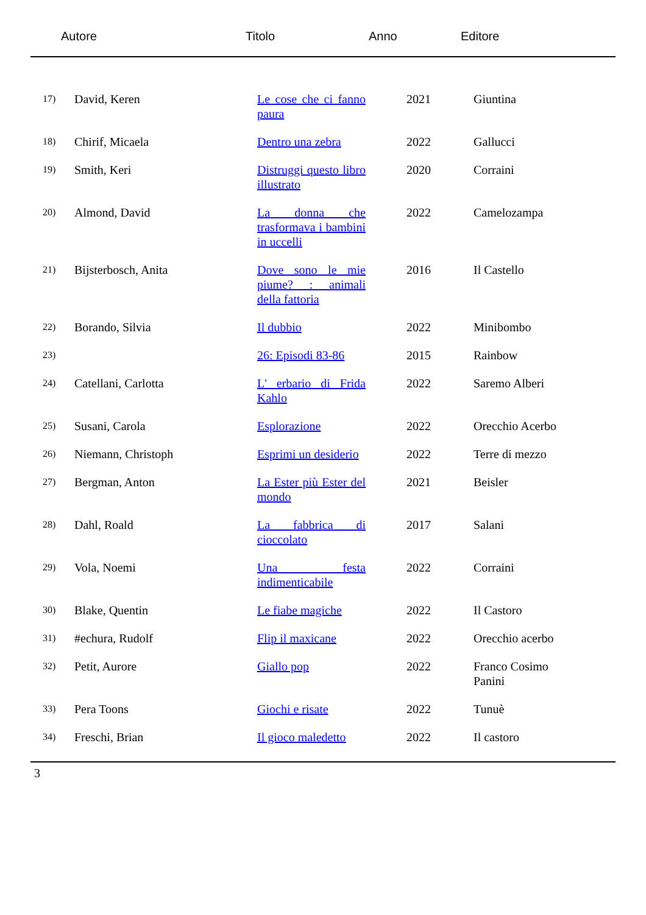Autore Titolo Anno Editore
| 17) | David, Keren | Le cose che ci fanno paura | 2021 | Giuntina |
| 18) | Chirif, Micaela | Dentro una zebra | 2022 | Gallucci |
| 19) | Smith, Keri | Distruggi questo libro illustrato | 2020 | Corraini |
| 20) | Almond, David | La donna che trasformava i bambini in uccelli | 2022 | Camelozampa |
| 21) | Bijsterbosch, Anita | Dove sono le mie piume? : animali della fattoria | 2016 | Il Castello |
| 22) | Borando, Silvia | Il dubbio | 2022 | Minibombo |
| 23) | | 26: Episodi 83-86 | 2015 | Rainbow |
| 24) | Catellani, Carlotta | L' erbario di Frida Kahlo | 2022 | Saremo Alberi |
| 25) | Susani, Carola | Esplorazione | 2022 | Orecchio Acerbo |
| 26) | Niemann, Christoph | Esprimi un desiderio | 2022 | Terre di mezzo |
| 27) | Bergman, Anton | La Ester più Ester del mondo | 2021 | Beisler |
| 28) | Dahl, Roald | La fabbrica di cioccolato | 2017 | Salani |
| 29) | Vola, Noemi | Una festa indimenticabile | 2022 | Corraini |
| 30) | Blake, Quentin | Le fiabe magiche | 2022 | Il Castoro |
| 31) | #echura, Rudolf | Flip il maxicane | 2022 | Orecchio acerbo |
| 32) | Petit, Aurore | Giallo pop | 2022 | Franco Cosimo Panini |
| 33) | Pera Toons | Giochi e risate | 2022 | Tunuè |
| 34) | Freschi, Brian | Il gioco maledetto | 2022 | Il castoro |
3